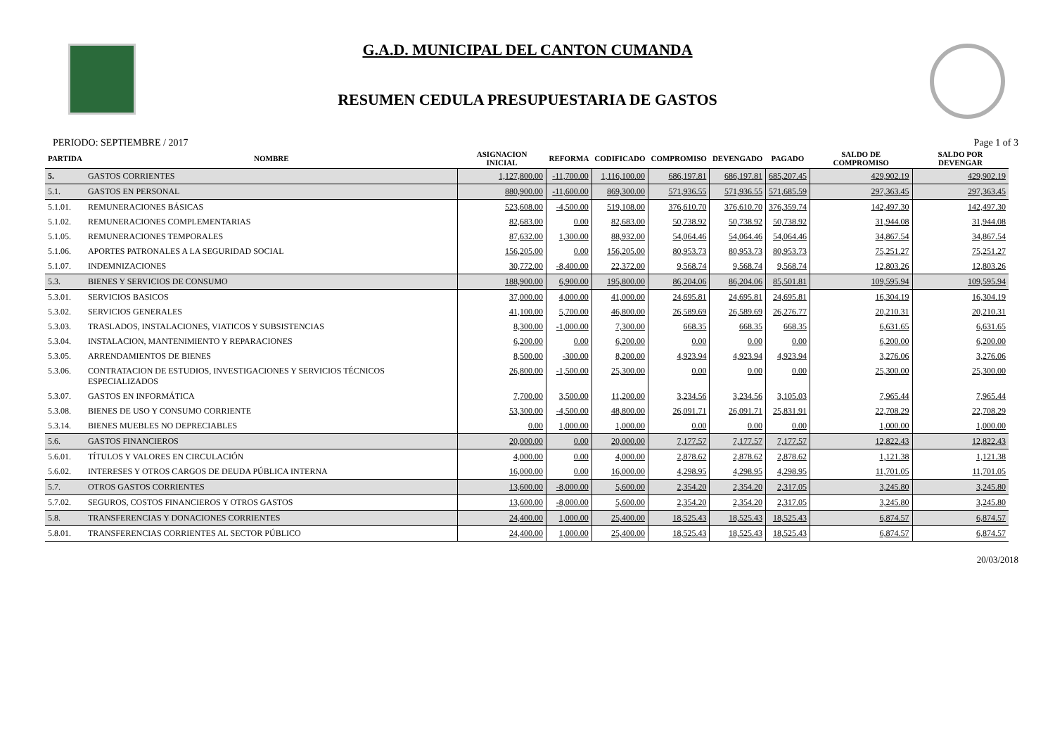G.A.D. MUNICIPAL DEL CANTON CUMANDA
RESUMEN CEDULA PRESUPUESTARIA DE GASTOS
PERIODO: SEPTIEMBRE / 2017 Page 1 of 3
| PARTIDA | NOMBRE | ASIGNACION INICIAL | REFORMA | CODIFICADO | COMPROMISO | DEVENGADO | PAGADO | SALDO DE COMPROMISO | SALDO POR DEVENGAR |
| --- | --- | --- | --- | --- | --- | --- | --- | --- | --- |
| 5. | GASTOS CORRIENTES | 1,127,800.00 | -11,700.00 | 1,116,100.00 | 686,197.81 | 686,197.81 | 685,207.45 | 429,902.19 | 429,902.19 |
| 5.1. | GASTOS EN PERSONAL | 880,900.00 | -11,600.00 | 869,300.00 | 571,936.55 | 571,936.55 | 571,685.59 | 297,363.45 | 297,363.45 |
| 5.1.01. | REMUNERACIONES BÁSICAS | 523,608.00 | -4,500.00 | 519,108.00 | 376,610.70 | 376,610.70 | 376,359.74 | 142,497.30 | 142,497.30 |
| 5.1.02. | REMUNERACIONES COMPLEMENTARIAS | 82,683.00 | 0.00 | 82,683.00 | 50,738.92 | 50,738.92 | 50,738.92 | 31,944.08 | 31,944.08 |
| 5.1.05. | REMUNERACIONES TEMPORALES | 87,632.00 | 1,300.00 | 88,932.00 | 54,064.46 | 54,064.46 | 54,064.46 | 34,867.54 | 34,867.54 |
| 5.1.06. | APORTES PATRONALES A LA SEGURIDAD SOCIAL | 156,205.00 | 0.00 | 156,205.00 | 80,953.73 | 80,953.73 | 80,953.73 | 75,251.27 | 75,251.27 |
| 5.1.07. | INDEMNIZACIONES | 30,772.00 | -8,400.00 | 22,372.00 | 9,568.74 | 9,568.74 | 9,568.74 | 12,803.26 | 12,803.26 |
| 5.3. | BIENES Y SERVICIOS DE CONSUMO | 188,900.00 | 6,900.00 | 195,800.00 | 86,204.06 | 86,204.06 | 85,501.81 | 109,595.94 | 109,595.94 |
| 5.3.01. | SERVICIOS BASICOS | 37,000.00 | 4,000.00 | 41,000.00 | 24,695.81 | 24,695.81 | 24,695.81 | 16,304.19 | 16,304.19 |
| 5.3.02. | SERVICIOS GENERALES | 41,100.00 | 5,700.00 | 46,800.00 | 26,589.69 | 26,589.69 | 26,276.77 | 20,210.31 | 20,210.31 |
| 5.3.03. | TRASLADOS, INSTALACIONES, VIATICOS Y SUBSISTENCIAS | 8,300.00 | -1,000.00 | 7,300.00 | 668.35 | 668.35 | 668.35 | 6,631.65 | 6,631.65 |
| 5.3.04. | INSTALACION, MANTENIMIENTO Y REPARACIONES | 6,200.00 | 0.00 | 6,200.00 | 0.00 | 0.00 | 0.00 | 6,200.00 | 6,200.00 |
| 5.3.05. | ARRENDAMIENTOS DE BIENES | 8,500.00 | -300.00 | 8,200.00 | 4,923.94 | 4,923.94 | 4,923.94 | 3,276.06 | 3,276.06 |
| 5.3.06. | CONTRATACION DE ESTUDIOS, INVESTIGACIONES Y SERVICIOS TÉCNICOS ESPECIALIZADOS | 26,800.00 | -1,500.00 | 25,300.00 | 0.00 | 0.00 | 0.00 | 25,300.00 | 25,300.00 |
| 5.3.07. | GASTOS EN INFORMÁTICA | 7,700.00 | 3,500.00 | 11,200.00 | 3,234.56 | 3,234.56 | 3,105.03 | 7,965.44 | 7,965.44 |
| 5.3.08. | BIENES DE USO Y CONSUMO CORRIENTE | 53,300.00 | -4,500.00 | 48,800.00 | 26,091.71 | 26,091.71 | 25,831.91 | 22,708.29 | 22,708.29 |
| 5.3.14. | BIENES MUEBLES NO DEPRECIABLES | 0.00 | 1,000.00 | 1,000.00 | 0.00 | 0.00 | 0.00 | 1,000.00 | 1,000.00 |
| 5.6. | GASTOS FINANCIEROS | 20,000.00 | 0.00 | 20,000.00 | 7,177.57 | 7,177.57 | 7,177.57 | 12,822.43 | 12,822.43 |
| 5.6.01. | TÍTULOS Y VALORES EN CIRCULACIÓN | 4,000.00 | 0.00 | 4,000.00 | 2,878.62 | 2,878.62 | 2,878.62 | 1,121.38 | 1,121.38 |
| 5.6.02. | INTERESES Y OTROS CARGOS DE DEUDA PÚBLICA INTERNA | 16,000.00 | 0.00 | 16,000.00 | 4,298.95 | 4,298.95 | 4,298.95 | 11,701.05 | 11,701.05 |
| 5.7. | OTROS GASTOS CORRIENTES | 13,600.00 | -8,000.00 | 5,600.00 | 2,354.20 | 2,354.20 | 2,317.05 | 3,245.80 | 3,245.80 |
| 5.7.02. | SEGUROS, COSTOS FINANCIEROS Y OTROS GASTOS | 13,600.00 | -8,000.00 | 5,600.00 | 2,354.20 | 2,354.20 | 2,317.05 | 3,245.80 | 3,245.80 |
| 5.8. | TRANSFERENCIAS Y DONACIONES CORRIENTES | 24,400.00 | 1,000.00 | 25,400.00 | 18,525.43 | 18,525.43 | 18,525.43 | 6,874.57 | 6,874.57 |
| 5.8.01. | TRANSFERENCIAS CORRIENTES AL SECTOR PÚBLICO | 24,400.00 | 1,000.00 | 25,400.00 | 18,525.43 | 18,525.43 | 18,525.43 | 6,874.57 | 6,874.57 |
20/03/2018